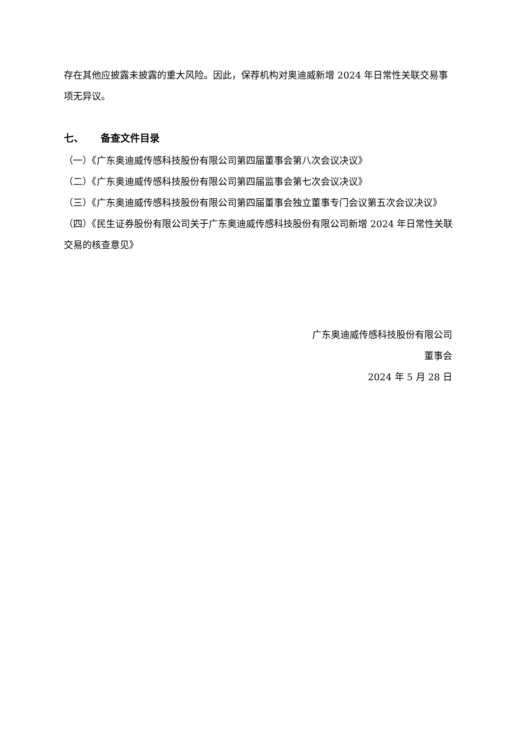存在其他应披露未披露的重大风险。因此，保荐机构对奥迪威新增 2024 年日常性关联交易事项无异议。
七、 备查文件目录
（一）《广东奥迪威传感科技股份有限公司第四届董事会第八次会议决议》
（二）《广东奥迪威传感科技股份有限公司第四届监事会第七次会议决议》
（三）《广东奥迪威传感科技股份有限公司第四届董事会独立董事专门会议第五次会议决议》
（四）《民生证券股份有限公司关于广东奥迪威传感科技股份有限公司新增 2024 年日常性关联交易的核查意见》
广东奥迪威传感科技股份有限公司
董事会
2024 年 5 月 28 日